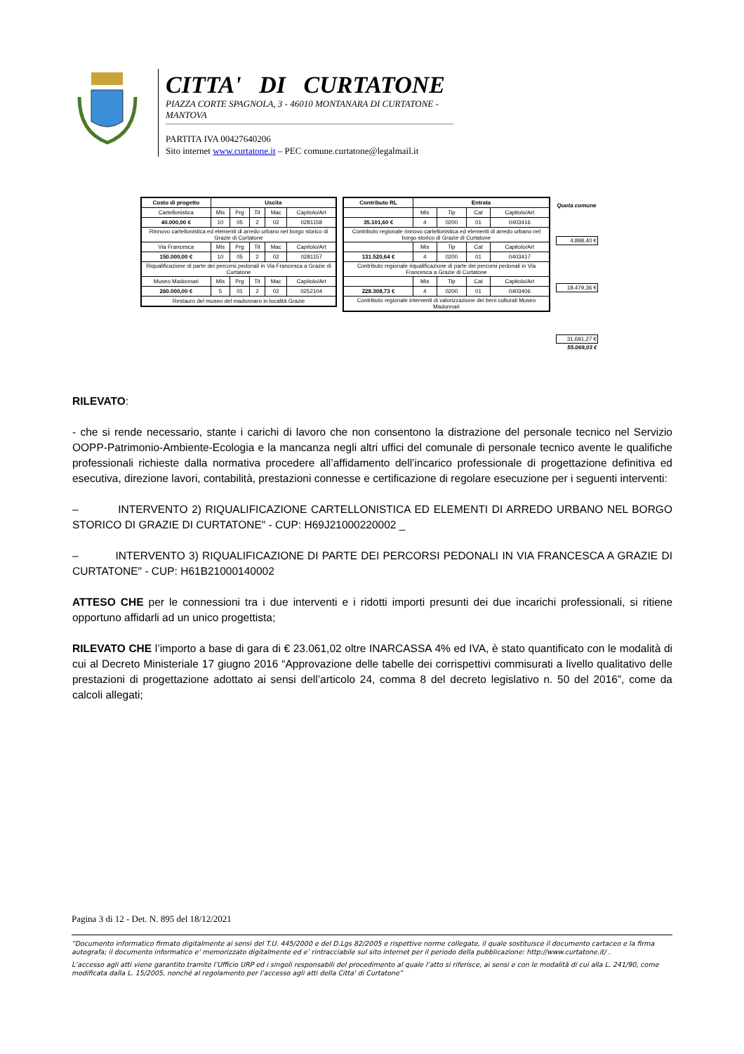CITTA' DI CURTATONE
PIAZZA CORTE SPAGNOLA, 3 - 46010 MONTANARA DI CURTATONE - MANTOVA
PARTITA IVA 00427640206
Sito internet www.curtatone.it – PEC comune.curtatone@legalmail.it
| Costo di progetto | Uscita | | | | |
| --- | --- | --- | --- | --- | --- |
| Cartellonistica | Mis | Prg | Tit | Mac | Capitolo/Art |
| 40.000,00 € | 10 | 05 | 2 | 02 | 0281158 |
| Rinnovo cartellonistica ed elementi di arredo urbano nel borgo storico di Grazie di Curtatone | | | | | |
| Via Francesca | Mis | Prg | Tit | Mac | Capitolo/Art |
| 150.000,00 € | 10 | 05 | 2 | 02 | 0281157 |
| Riqualificazione di parte dei percorsi pedonali in Via Francesca a Grazie di Curtatone | | | | | |
| Museo Madonnari | Mis | Prg | Tit | Mac | Capitolo/Art |
| 260.000,00 € | 5 | 01 | 2 | 02 | 0252104 |
| Restauro del museo del madonnaro in località Grazie | | | | | |
| Contributo RL | Entrata | | | |
| --- | --- | --- | --- | --- |
| | Mis | Tip | Cat | Capitolo/Art |
| 35.101,60 € | 4 | 0200 | 01 | 0403416 |
| Contributo regionale rinnovo cartellonistica ed elementi di arredo urbano nel borgo storico di Grazie di Curtatone | | | | |
| | Mis | Tip | Cat | Capitolo/Art |
| 131.520,64 € | 4 | 0200 | 01 | 0403417 |
| Contributo regionale riqualificazione di parte dei percorsi pedonali in Via Francesca a Grazie di Curtatone | | | | |
| | Mis | Tip | Cat | Capitolo/Art |
| 228.308,73 € | 4 | 0200 | 01 | 0403406 |
| Contributo regionale interventi di valorizzazione dei beni culturali Museo Madonnari | | | | |
| Quota comune |
| 4.898,40 € |
| 18.479,36 € |
| 31.691,27 € |
| 55.069,03 € |
RILEVATO:
- che si rende necessario, stante i carichi di lavoro che non consentono la distrazione del personale tecnico nel Servizio OOPP-Patrimonio-Ambiente-Ecologia e la mancanza negli altri uffici del comunale di personale tecnico avente le qualifiche professionali richieste dalla normativa procedere all’affidamento dell’incarico professionale di progettazione definitiva ed esecutiva, direzione lavori, contabilità, prestazioni connesse e certificazione di regolare esecuzione per i seguenti interventi:
– INTERVENTO 2) RIQUALIFICAZIONE CARTELLONISTICA ED ELEMENTI DI ARREDO URBANO NEL BORGO STORICO DI GRAZIE DI CURTATONE" - CUP: H69J21000220002 _
– INTERVENTO 3) RIQUALIFICAZIONE DI PARTE DEI PERCORSI PEDONALI IN VIA FRANCESCA A GRAZIE DI CURTATONE" - CUP: H61B21000140002
ATTESO CHE per le connessioni tra i due interventi e i ridotti importi presunti dei due incarichi professionali, si ritiene opportuno affidarli ad un unico progettista;
RILEVATO CHE l’importo a base di gara di € 23.061,02 oltre INARCASSA 4% ed IVA, è stato quantificato con le modalità di cui al Decreto Ministeriale 17 giugno 2016 “Approvazione delle tabelle dei corrispettivi commisurati a livello qualitativo delle prestazioni di progettazione adottato ai sensi dell’articolo 24, comma 8 del decreto legislativo n. 50 del 2016”, come da calcoli allegati;
Pagina 3 di 12 - Det. N. 895 del 18/12/2021
“Documento informatico firmato digitalmente ai sensi del T.U. 445/2000 e del D.Lgs 82/2005 e rispettive norme collegate, il quale sostituisce il documento cartaceo e la firma autografa; il documento informatico e’ memorizzato digitalmente ed e’ rintracciabile sul sito internet per il periodo della pubblicazione: http://www.curtatone.it/ .
L’accesso agli atti viene garantito tramite l’Ufficio URP ed i singoli responsabili del procedimento al quale l’atto si riferisce, ai sensi e con le modalità di cui alla L. 241/90, come modificata dalla L. 15/2005, nonché al regolamento per l’accesso agli atti della Citta' di Curtatone”